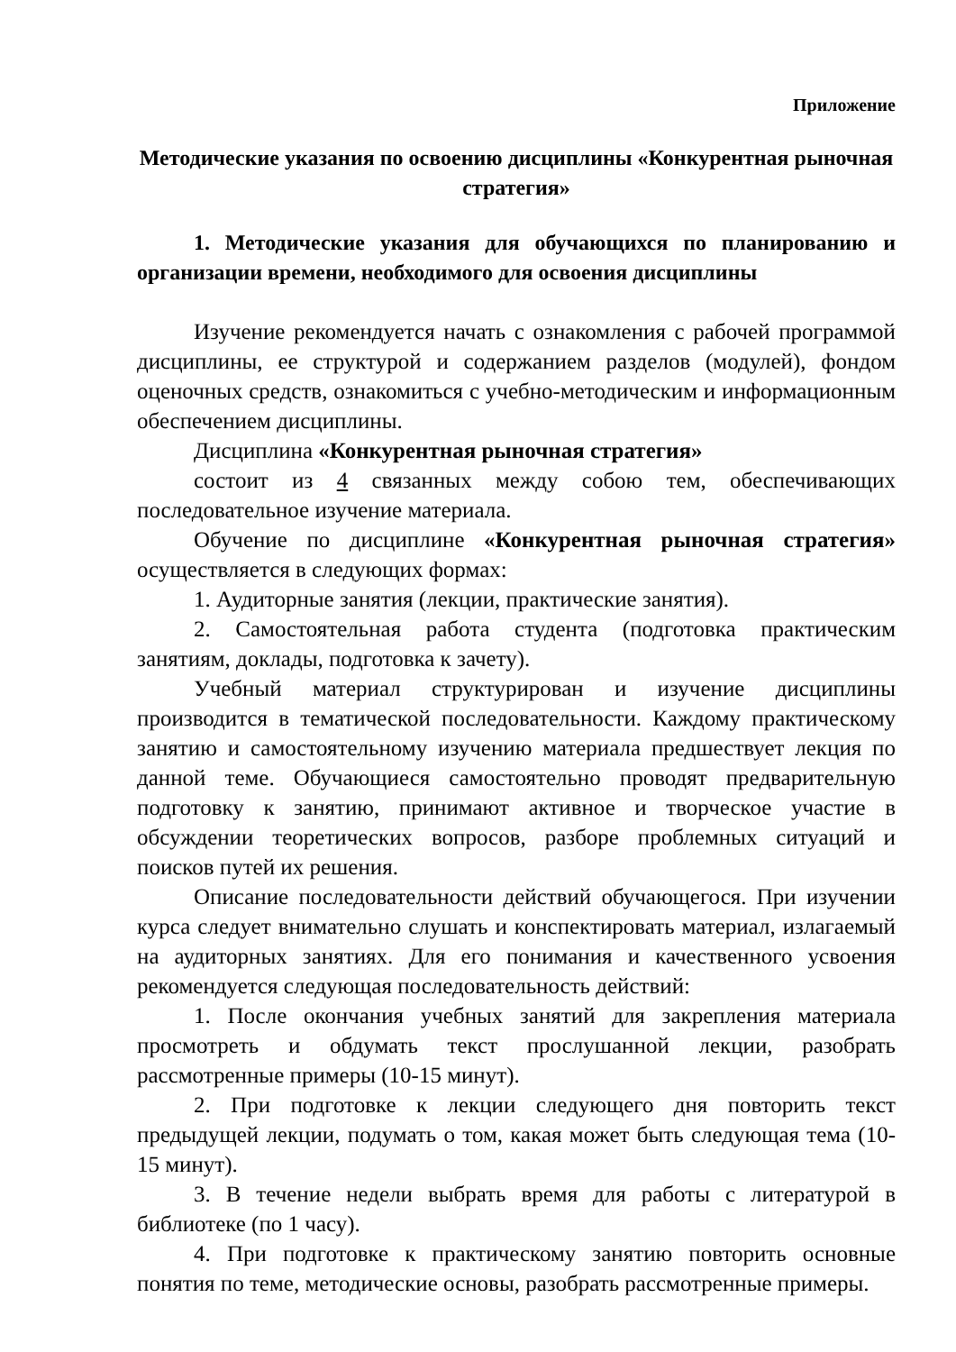Приложение
Методические указания по освоению дисциплины «Конкурентная рыночная стратегия»
1. Методические указания для обучающихся по планированию и организации времени, необходимого для освоения дисциплины
Изучение рекомендуется начать с ознакомления с рабочей программой дисциплины, ее структурой и содержанием разделов (модулей), фондом оценочных средств, ознакомиться с учебно-методическим и информационным обеспечением дисциплины.
Дисциплина «Конкурентная рыночная стратегия»
состоит из 4 связанных между собою тем, обеспечивающих последовательное изучение материала.
Обучение по дисциплине «Конкурентная рыночная стратегия» осуществляется в следующих формах:
1. Аудиторные занятия (лекции, практические занятия).
2. Самостоятельная работа студента (подготовка практическим занятиям, доклады, подготовка к зачету).
Учебный материал структурирован и изучение дисциплины производится в тематической последовательности. Каждому практическому занятию и самостоятельному изучению материала предшествует лекция по данной теме. Обучающиеся самостоятельно проводят предварительную подготовку к занятию, принимают активное и творческое участие в обсуждении теоретических вопросов, разборе проблемных ситуаций и поисков путей их решения.
Описание последовательности действий обучающегося. При изучении курса следует внимательно слушать и конспектировать материал, излагаемый на аудиторных занятиях. Для его понимания и качественного усвоения рекомендуется следующая последовательность действий:
1. После окончания учебных занятий для закрепления материала просмотреть и обдумать текст прослушанной лекции, разобрать рассмотренные примеры (10-15 минут).
2. При подготовке к лекции следующего дня повторить текст предыдущей лекции, подумать о том, какая может быть следующая тема (10-15 минут).
3. В течение недели выбрать время для работы с литературой в библиотеке (по 1 часу).
4. При подготовке к практическому занятию повторить основные понятия по теме, методические основы, разобрать рассмотренные примеры.